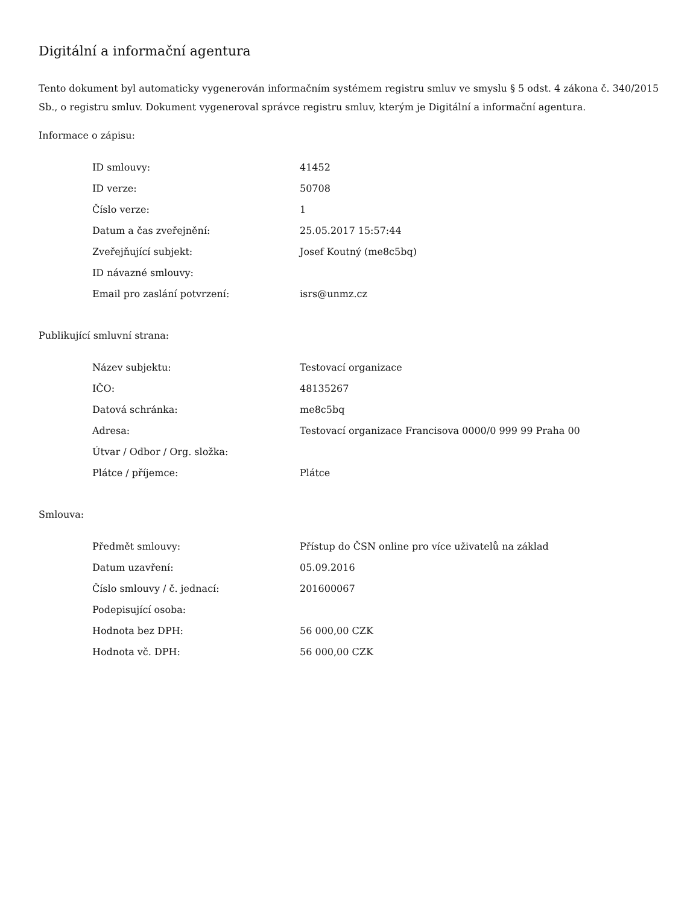Digitální a informační agentura
Tento dokument byl automaticky vygenerován informačním systémem registru smluv ve smyslu § 5 odst. 4 zákona č. 340/2015 Sb., o registru smluv. Dokument vygeneroval správce registru smluv, kterým je Digitální a informační agentura.
Informace o zápisu:
| ID smlouvy: | 41452 |
| ID verze: | 50708 |
| Číslo verze: | 1 |
| Datum a čas zveřejnění: | 25.05.2017 15:57:44 |
| Zveřejňující subjekt: | Josef Koutný (me8c5bq) |
| ID návazné smlouvy: | |
| Email pro zaslání potvrzení: | isrs@unmz.cz |
Publikující smluvní strana:
| Název subjektu: | Testovací organizace |
| IČO: | 48135267 |
| Datová schránka: | me8c5bq |
| Adresa: | Testovací organizace Francisova 0000/0 999 99 Praha 00 |
| Útvar / Odbor / Org. složka: | |
| Plátce / příjemce: | Plátce |
Smlouva:
| Předmět smlouvy: | Přístup do ČSN online pro více uživatelů na základ |
| Datum uzavření: | 05.09.2016 |
| Číslo smlouvy / č. jednací: | 201600067 |
| Podepisující osoba: | |
| Hodnota bez DPH: | 56 000,00 CZK |
| Hodnota vč. DPH: | 56 000,00 CZK |